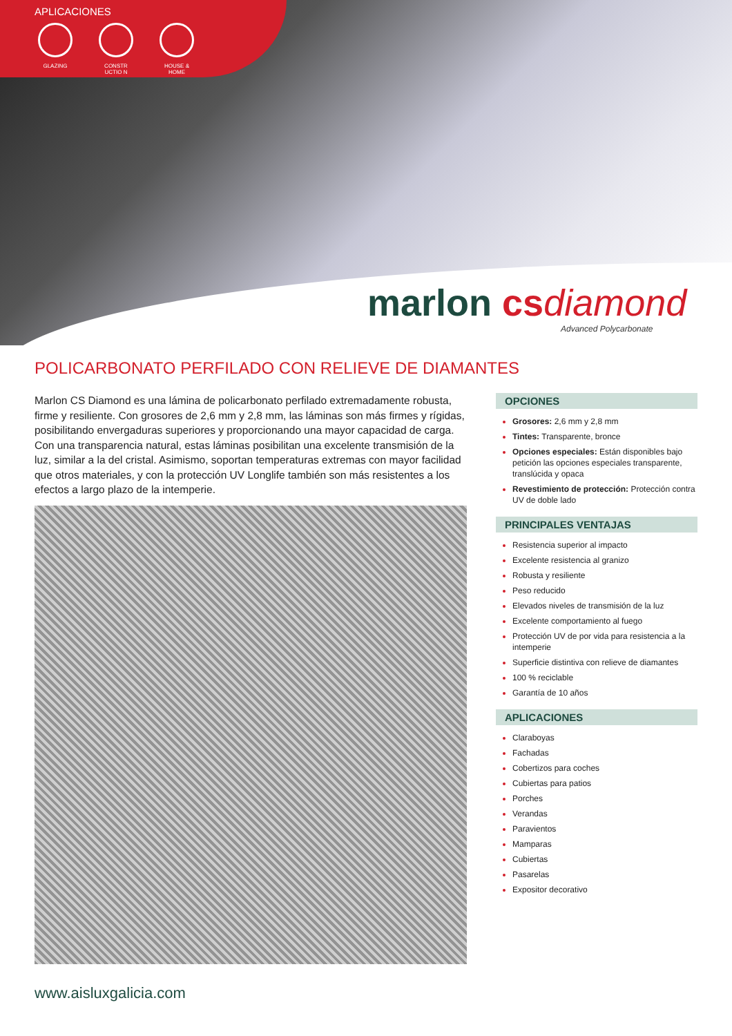APLICACIONES
GLAZING CONSTR UCTIO N
HOUSE & HOME
marlon cs diamond
Advanced Polycarbonate
POLICARBONATO PERFILADO CON RELIEVE DE DIAMANTES
Marlon CS Diamond es una lámina de policarbonato perfilado extremadamente robusta, firme y resiliente. Con grosores de 2,6 mm y 2,8 mm, las láminas son más firmes y rígidas, posibilitando envergaduras superiores y proporcionando una mayor capacidad de carga. Con una transparencia natural, estas láminas posibilitan una excelente transmisión de la luz, similar a la del cristal. Asimismo, soportan temperaturas extremas con mayor facilidad que otros materiales, y con la protección UV Longlife también son más resistentes a los efectos a largo plazo de la intemperie.
OPCIONES
Grosores: 2,6 mm y 2,8 mm
Tintes: Transparente, bronce
Opciones especiales: Están disponibles bajo petición las opciones especiales transparente, translúcida y opaca
Revestimiento de protección: Protección contra UV de doble lado
PRINCIPALES VENTAJAS
Resistencia superior al impacto
Excelente resistencia al granizo
Robusta y resiliente
Peso reducido
Elevados niveles de transmisión de la luz
Excelente comportamiento al fuego
Protección UV de por vida para resistencia a la intemperie
Superficie distintiva con relieve de diamantes
100 % reciclable
Garantía de 10 años
APLICACIONES
Claraboyas
Fachadas
Cobertizos para coches
Cubiertas para patios
Porches
Verandas
Paravientos
Mamparas
Cubiertas
Pasarelas
Expositor decorativo
www.aisluxgalicia.com